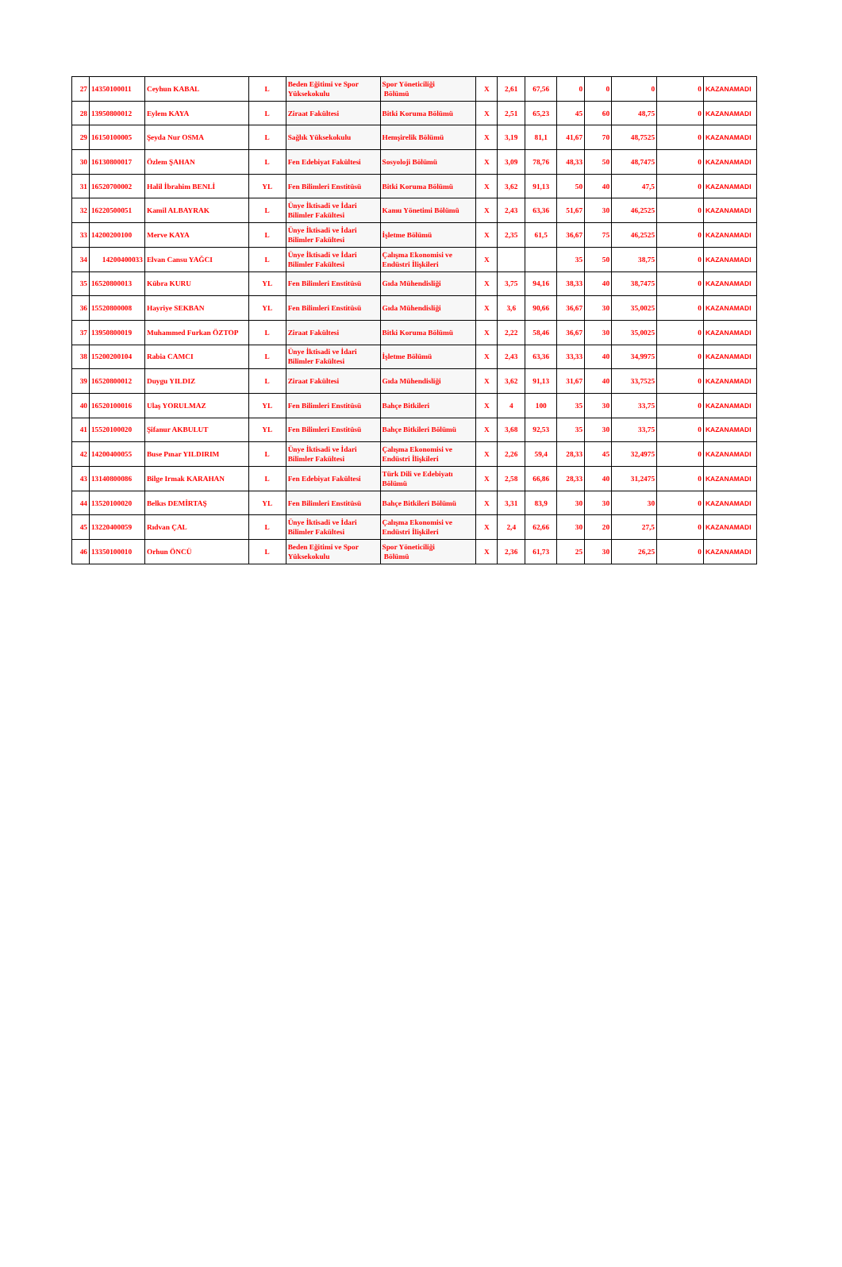| 27 | 14350100011 | Ceyhun KABAL | L | Beden Eğitimi ve Spor Yüksekokulu | Spor Yöneticiliği Bölümü | X | 2,61 | 67,56 | 0 | 0 | 0 | 0 | KAZANAMADI |
| 28 | 13950800012 | Eylem KAYA | L | Ziraat Fakültesi | Bitki Koruma Bölümü | X | 2,51 | 65,23 | 45 | 60 | 48,75 | 0 | KAZANAMADI |
| 29 | 16150100005 | Şeyda Nur OSMA | L | Sağlık Yüksekokulu | Hemşirelik Bölümü | X | 3,19 | 81,1 | 41,67 | 70 | 48,7525 | 0 | KAZANAMADI |
| 30 | 16130800017 | Özlem ŞAHAN | L | Fen Edebiyat Fakültesi | Sosyoloji Bölümü | X | 3,09 | 78,76 | 48,33 | 50 | 48,7475 | 0 | KAZANAMADI |
| 31 | 16520700002 | Halil İbrahim BENLİ | YL | Fen Bilimleri Enstitüsü | Bitki Koruma Bölümü | X | 3,62 | 91,13 | 50 | 40 | 47,5 | 0 | KAZANAMADI |
| 32 | 16220500051 | Kamil ALBAYRAK | L | Ünye İktisadi ve İdari Bilimler Fakültesi | Kamu Yönetimi Bölümü | X | 2,43 | 63,36 | 51,67 | 30 | 46,2525 | 0 | KAZANAMADI |
| 33 | 14200200100 | Merve KAYA | L | Ünye İktisadi ve İdari Bilimler Fakültesi | İşletme Bölümü | X | 2,35 | 61,5 | 36,67 | 75 | 46,2525 | 0 | KAZANAMADI |
| 34 | 14200400033 | Elvan Cansu YAĞCI | L | Ünye İktisadi ve İdari Bilimler Fakültesi | Çalışma Ekonomisi ve Endüstri İlişkileri | X | | | 35 | 50 | 38,75 | 0 | KAZANAMADI |
| 35 | 16520800013 | Kübra KURU | YL | Fen Bilimleri Enstitüsü | Gıda Mühendisliği | X | 3,75 | 94,16 | 38,33 | 40 | 38,7475 | 0 | KAZANAMADI |
| 36 | 15520800008 | Hayriye SEKBAN | YL | Fen Bilimleri Enstitüsü | Gıda Mühendisliği | X | 3,6 | 90,66 | 36,67 | 30 | 35,0025 | 0 | KAZANAMADI |
| 37 | 13950800019 | Muhammed Furkan ÖZTOP | L | Ziraat Fakültesi | Bitki Koruma Bölümü | X | 2,22 | 58,46 | 36,67 | 30 | 35,0025 | 0 | KAZANAMADI |
| 38 | 15200200104 | Rabia CAMCI | L | Ünye İktisadi ve İdari Bilimler Fakültesi | İşletme Bölümü | X | 2,43 | 63,36 | 33,33 | 40 | 34,9975 | 0 | KAZANAMADI |
| 39 | 16520800012 | Duygu YILDIZ | L | Ziraat Fakültesi | Gıda Mühendisliği | X | 3,62 | 91,13 | 31,67 | 40 | 33,7525 | 0 | KAZANAMADI |
| 40 | 16520100016 | Ulaş YORULMAZ | YL | Fen Bilimleri Enstitüsü | Bahçe Bitkileri | X | 4 | 100 | 35 | 30 | 33,75 | 0 | KAZANAMADI |
| 41 | 15520100020 | Şifanur AKBULUT | YL | Fen Bilimleri Enstitüsü | Bahçe Bitkileri Bölümü | X | 3,68 | 92,53 | 35 | 30 | 33,75 | 0 | KAZANAMADI |
| 42 | 14200400055 | Buse Pınar YILDIRIM | L | Ünye İktisadi ve İdari Bilimler Fakültesi | Çalışma Ekonomisi ve Endüstri İlişkileri | X | 2,26 | 59,4 | 28,33 | 45 | 32,4975 | 0 | KAZANAMADI |
| 43 | 13140800086 | Bilge Irmak KARAHAN | L | Fen Edebiyat Fakültesi | Türk Dili ve Edebiyatı Bölümü | X | 2,58 | 66,86 | 28,33 | 40 | 31,2475 | 0 | KAZANAMADI |
| 44 | 13520100020 | Belkıs DEMİRTAŞ | YL | Fen Bilimleri Enstitüsü | Bahçe Bitkileri Bölümü | X | 3,31 | 83,9 | 30 | 30 | 30 | 0 | KAZANAMADI |
| 45 | 13220400059 | Rıdvan ÇAL | L | Ünye İktisadi ve İdari Bilimler Fakültesi | Çalışma Ekonomisi ve Endüstri İlişkileri | X | 2,4 | 62,66 | 30 | 20 | 27,5 | 0 | KAZANAMADI |
| 46 | 13350100010 | Orhun ÖNCÜ | L | Beden Eğitimi ve Spor Yüksekokulu | Spor Yöneticiliği Bölümü | X | 2,36 | 61,73 | 25 | 30 | 26,25 | 0 | KAZANAMADI |